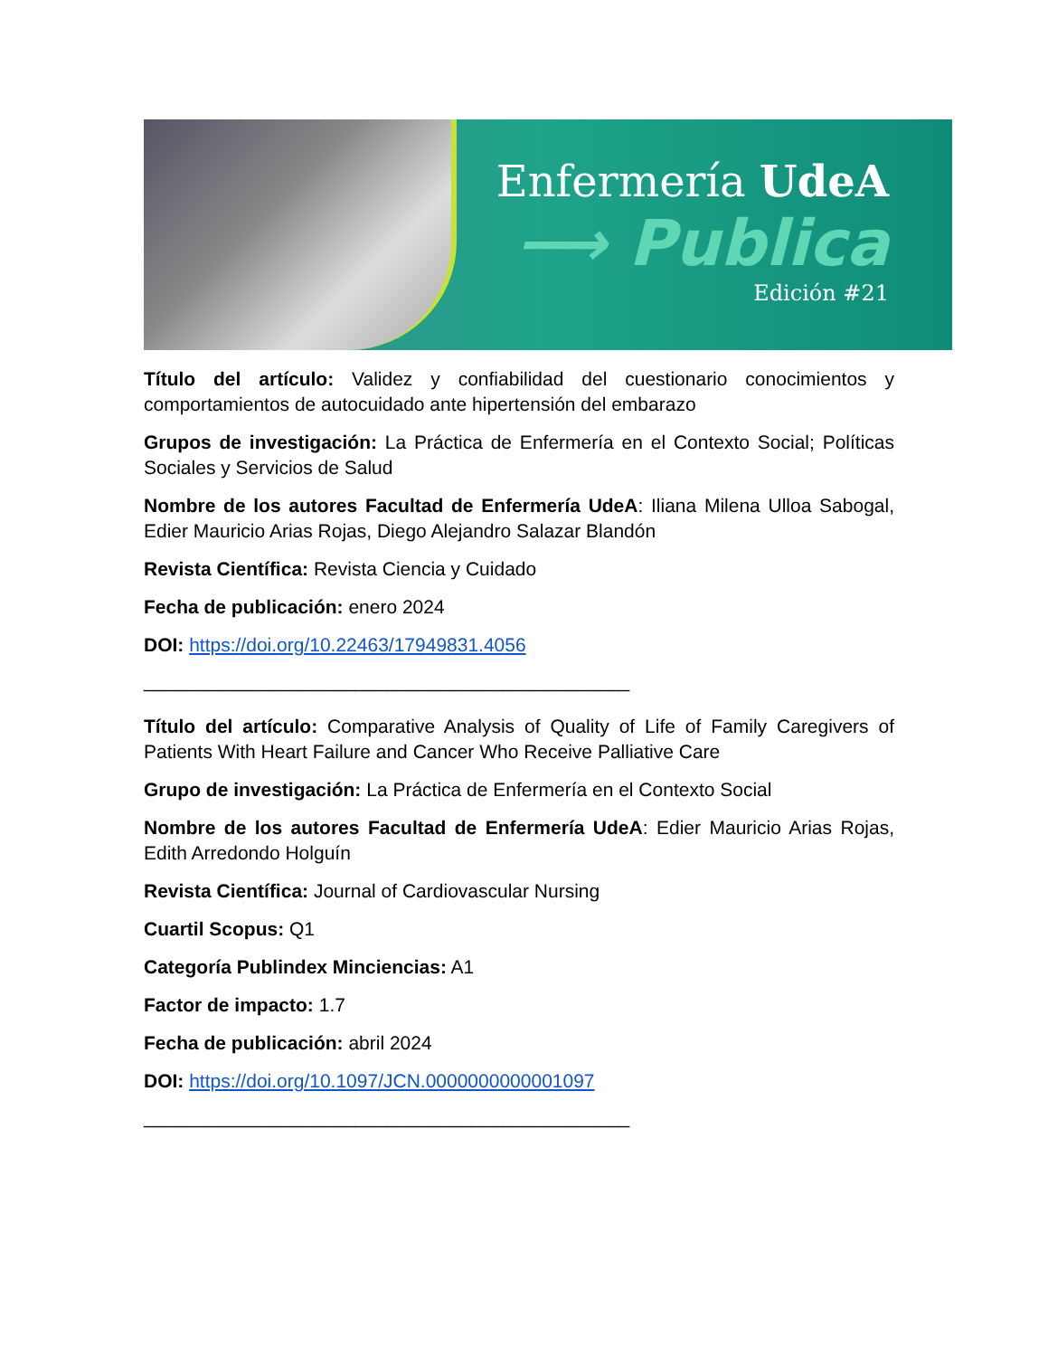Enfermería UdeA
⟶ Publica
Edición #21
Título del artículo: Validez y confiabilidad del cuestionario conocimientos y comportamientos de autocuidado ante hipertensión del embarazo
Grupos de investigación: La Práctica de Enfermería en el Contexto Social; Políticas Sociales y Servicios de Salud
Nombre de los autores Facultad de Enfermería UdeA: Iliana Milena Ulloa Sabogal, Edier Mauricio Arias Rojas, Diego Alejandro Salazar Blandón
Revista Científica: Revista Ciencia y Cuidado
Fecha de publicación: enero 2024
DOI: https://doi.org/10.22463/17949831.4056
______________________________________________
Título del artículo: Comparative Analysis of Quality of Life of Family Caregivers of Patients With Heart Failure and Cancer Who Receive Palliative Care
Grupo de investigación: La Práctica de Enfermería en el Contexto Social
Nombre de los autores Facultad de Enfermería UdeA: Edier Mauricio Arias Rojas, Edith Arredondo Holguín
Revista Científica: Journal of Cardiovascular Nursing
Cuartil Scopus: Q1
Categoría Publindex Minciencias: A1
Factor de impacto: 1.7
Fecha de publicación: abril 2024
DOI: https://doi.org/10.1097/JCN.0000000000001097
______________________________________________